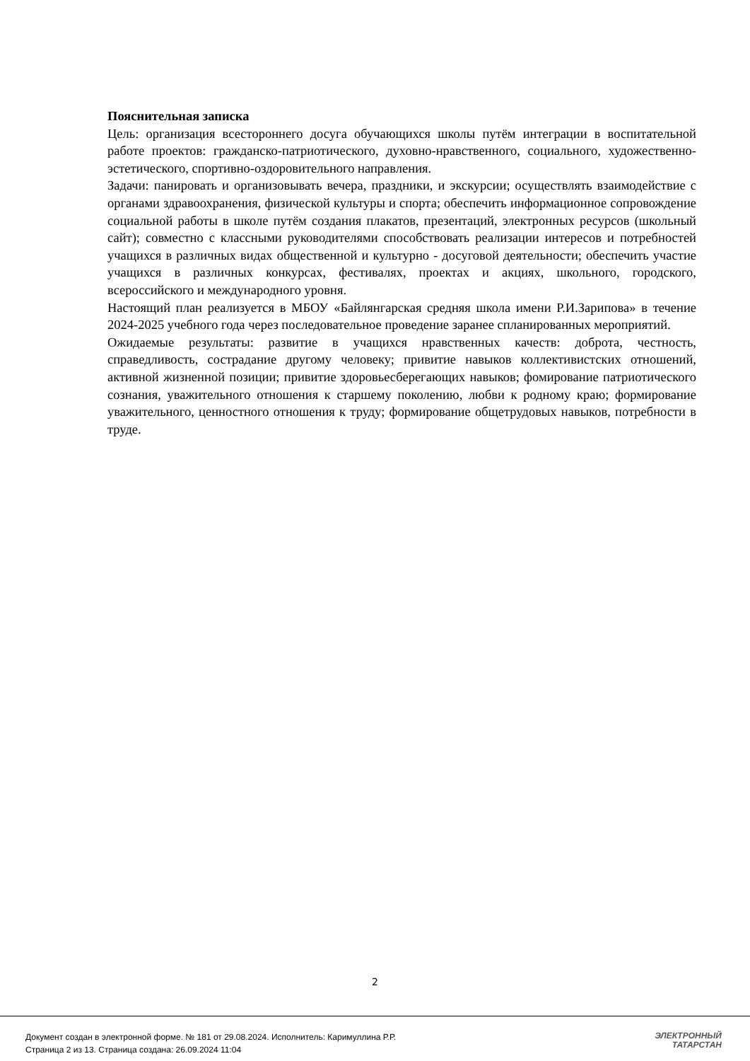Пояснительная записка
Цель: организация всестороннего досуга обучающихся школы путём интеграции в воспитательной работе проектов: гражданско-патриотического, духовно-нравственного, социального, художественно-эстетического, спортивно-оздоровительного направления.
Задачи: панировать и организовывать вечера, праздники, и экскурсии; осуществлять взаимодействие с органами здравоохранения, физической культуры и спорта; обеспечить информационное сопровождение социальной работы в школе путём создания плакатов, презентаций, электронных ресурсов (школьный сайт); совместно с классными руководителями способствовать реализации интересов и потребностей учащихся в различных видах общественной и культурно - досуговой деятельности; обеспечить участие учащихся в различных конкурсах, фестивалях, проектах и акциях, школьного, городского, всероссийского и международного уровня.
Настоящий план реализуется в МБОУ «Байлянгарская средняя школа имени Р.И.Зарипова» в течение 2024-2025 учебного года через последовательное проведение заранее спланированных мероприятий.
Ожидаемые результаты: развитие в учащихся нравственных качеств: доброта, честность, справедливость, сострадание другому человеку; привитие навыков коллективистских отношений, активной жизненной позиции; привитие здоровьесберегающих навыков; фомирование патриотического сознания, уважительного отношения к старшему поколению, любви к родному краю; формирование уважительного, ценностного отношения к труду; формирование общетрудовых навыков, потребности в труде.
2
Документ создан в электронной форме. № 181 от 29.08.2024. Исполнитель: Каримуллина Р.Р.
Страница 2 из 13. Страница создана: 26.09.2024 11:04
ЭЛЕКТРОННЫЙ
ТАТАРСТАН